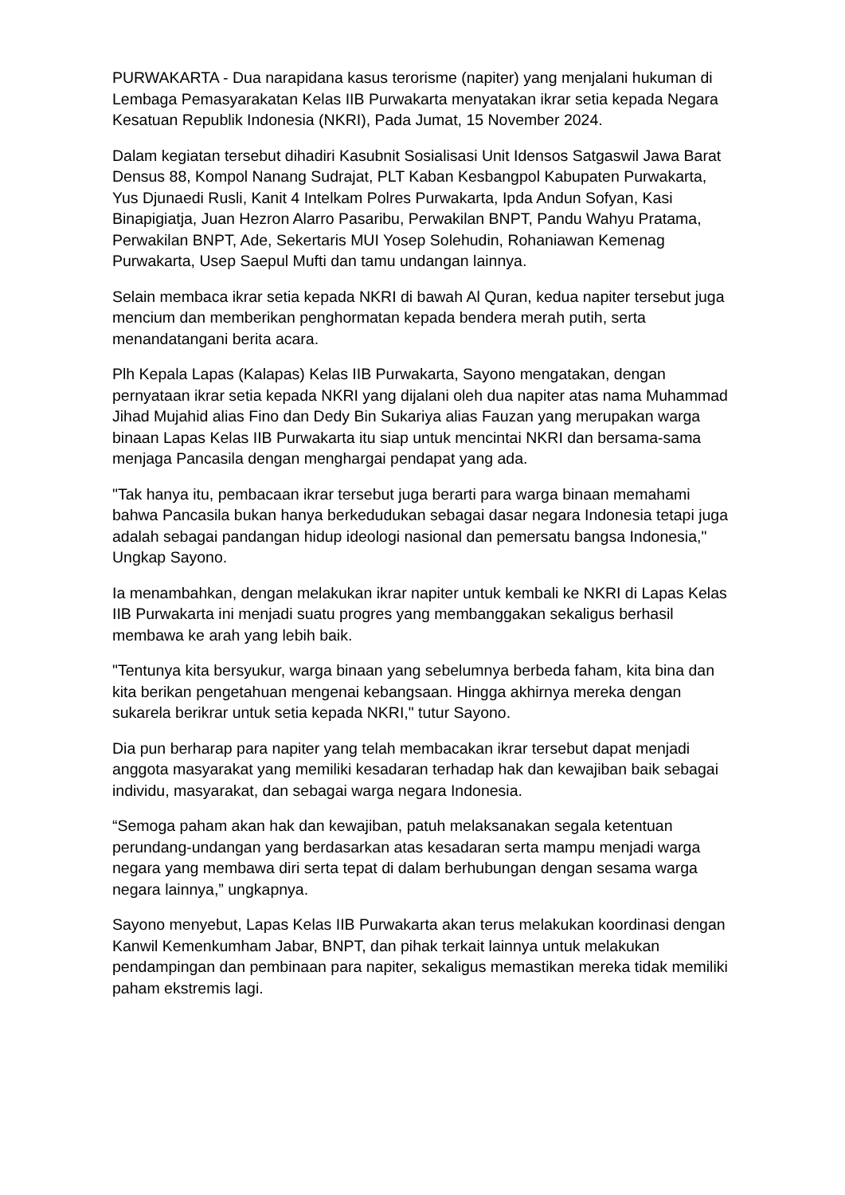PURWAKARTA - Dua narapidana kasus terorisme (napiter) yang menjalani hukuman di Lembaga Pemasyarakatan Kelas IIB Purwakarta menyatakan ikrar setia kepada Negara Kesatuan Republik Indonesia (NKRI), Pada Jumat, 15 November 2024.
Dalam kegiatan tersebut dihadiri Kasubnit Sosialisasi Unit Idensos Satgaswil Jawa Barat Densus 88, Kompol Nanang Sudrajat, PLT Kaban Kesbangpol Kabupaten Purwakarta, Yus Djunaedi Rusli, Kanit 4 Intelkam Polres Purwakarta, Ipda Andun Sofyan, Kasi Binapigiatja, Juan Hezron Alarro Pasaribu, Perwakilan BNPT, Pandu Wahyu Pratama, Perwakilan BNPT, Ade, Sekertaris MUI Yosep Solehudin, Rohaniawan Kemenag Purwakarta, Usep Saepul Mufti dan tamu undangan lainnya.
Selain membaca ikrar setia kepada NKRI di bawah Al Quran, kedua napiter tersebut juga mencium dan memberikan penghormatan kepada bendera merah putih, serta menandatangani berita acara.
Plh Kepala Lapas (Kalapas) Kelas IIB Purwakarta, Sayono mengatakan, dengan pernyataan ikrar setia kepada NKRI yang dijalani oleh dua napiter atas nama Muhammad Jihad Mujahid alias Fino dan Dedy Bin Sukariya alias Fauzan yang merupakan warga binaan Lapas Kelas IIB Purwakarta itu siap untuk mencintai NKRI dan bersama-sama menjaga Pancasila dengan menghargai pendapat yang ada.
"Tak hanya itu, pembacaan ikrar tersebut juga berarti para warga binaan memahami bahwa Pancasila bukan hanya berkedudukan sebagai dasar negara Indonesia tetapi juga adalah sebagai pandangan hidup ideologi nasional dan pemersatu bangsa Indonesia," Ungkap Sayono.
Ia menambahkan, dengan melakukan ikrar napiter untuk kembali ke NKRI di Lapas Kelas IIB Purwakarta ini menjadi suatu progres yang membanggakan sekaligus berhasil membawa ke arah yang lebih baik.
"Tentunya kita bersyukur, warga binaan yang sebelumnya berbeda faham, kita bina dan kita berikan pengetahuan mengenai kebangsaan. Hingga akhirnya mereka dengan sukarela berikrar untuk setia kepada NKRI," tutur Sayono.
Dia pun berharap para napiter yang telah membacakan ikrar tersebut dapat menjadi anggota masyarakat yang memiliki kesadaran terhadap hak dan kewajiban baik sebagai individu, masyarakat, dan sebagai warga negara Indonesia.
“Semoga paham akan hak dan kewajiban, patuh melaksanakan segala ketentuan perundang-undangan yang berdasarkan atas kesadaran serta mampu menjadi warga negara yang membawa diri serta tepat di dalam berhubungan dengan sesama warga negara lainnya,” ungkapnya.
Sayono menyebut, Lapas Kelas IIB Purwakarta akan terus melakukan koordinasi dengan Kanwil Kemenkumham Jabar, BNPT, dan pihak terkait lainnya untuk melakukan pendampingan dan pembinaan para napiter, sekaligus memastikan mereka tidak memiliki paham ekstremis lagi.